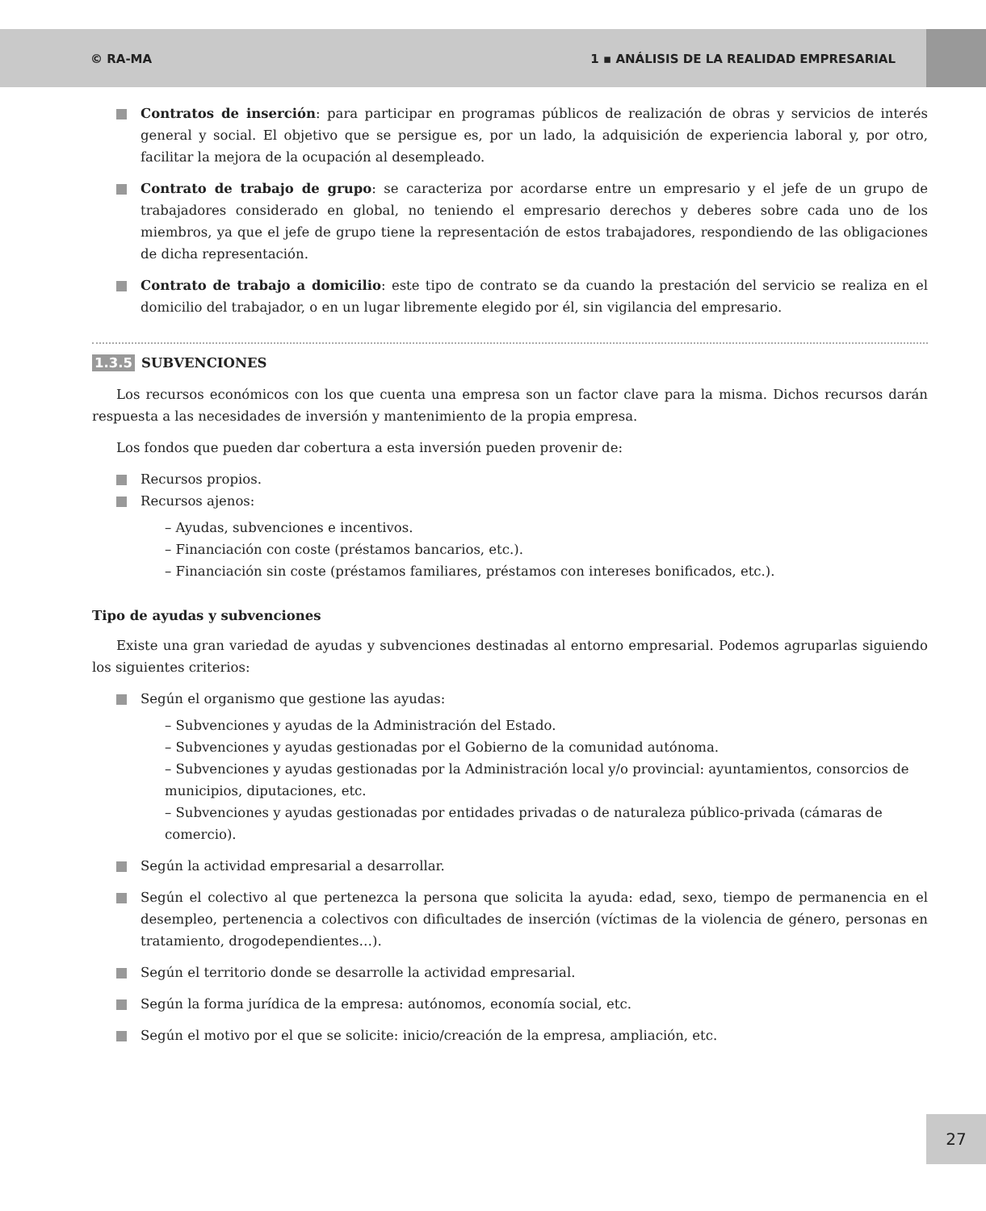© RA-MA 1 ▪ ANÁLISIS DE LA REALIDAD EMPRESARIAL
Contratos de inserción: para participar en programas públicos de realización de obras y servicios de interés general y social. El objetivo que se persigue es, por un lado, la adquisición de experiencia laboral y, por otro, facilitar la mejora de la ocupación al desempleado.
Contrato de trabajo de grupo: se caracteriza por acordarse entre un empresario y el jefe de un grupo de trabajadores considerado en global, no teniendo el empresario derechos y deberes sobre cada uno de los miembros, ya que el jefe de grupo tiene la representación de estos trabajadores, respondiendo de las obligaciones de dicha representación.
Contrato de trabajo a domicilio: este tipo de contrato se da cuando la prestación del servicio se realiza en el domicilio del trabajador, o en un lugar libremente elegido por él, sin vigilancia del empresario.
1.3.5 SUBVENCIONES
Los recursos económicos con los que cuenta una empresa son un factor clave para la misma. Dichos recursos darán respuesta a las necesidades de inversión y mantenimiento de la propia empresa.
Los fondos que pueden dar cobertura a esta inversión pueden provenir de:
Recursos propios.
Recursos ajenos:
– Ayudas, subvenciones e incentivos.
– Financiación con coste (préstamos bancarios, etc.).
– Financiación sin coste (préstamos familiares, préstamos con intereses bonificados, etc.).
Tipo de ayudas y subvenciones
Existe una gran variedad de ayudas y subvenciones destinadas al entorno empresarial. Podemos agruparlas siguiendo los siguientes criterios:
Según el organismo que gestione las ayudas:
– Subvenciones y ayudas de la Administración del Estado.
– Subvenciones y ayudas gestionadas por el Gobierno de la comunidad autónoma.
– Subvenciones y ayudas gestionadas por la Administración local y/o provincial: ayuntamientos, consorcios de municipios, diputaciones, etc.
– Subvenciones y ayudas gestionadas por entidades privadas o de naturaleza público-privada (cámaras de comercio).
Según la actividad empresarial a desarrollar.
Según el colectivo al que pertenezca la persona que solicita la ayuda: edad, sexo, tiempo de permanencia en el desempleo, pertenencia a colectivos con dificultades de inserción (víctimas de la violencia de género, personas en tratamiento, drogodependientes…).
Según el territorio donde se desarrolle la actividad empresarial.
Según la forma jurídica de la empresa: autónomos, economía social, etc.
Según el motivo por el que se solicite: inicio/creación de la empresa, ampliación, etc.
27